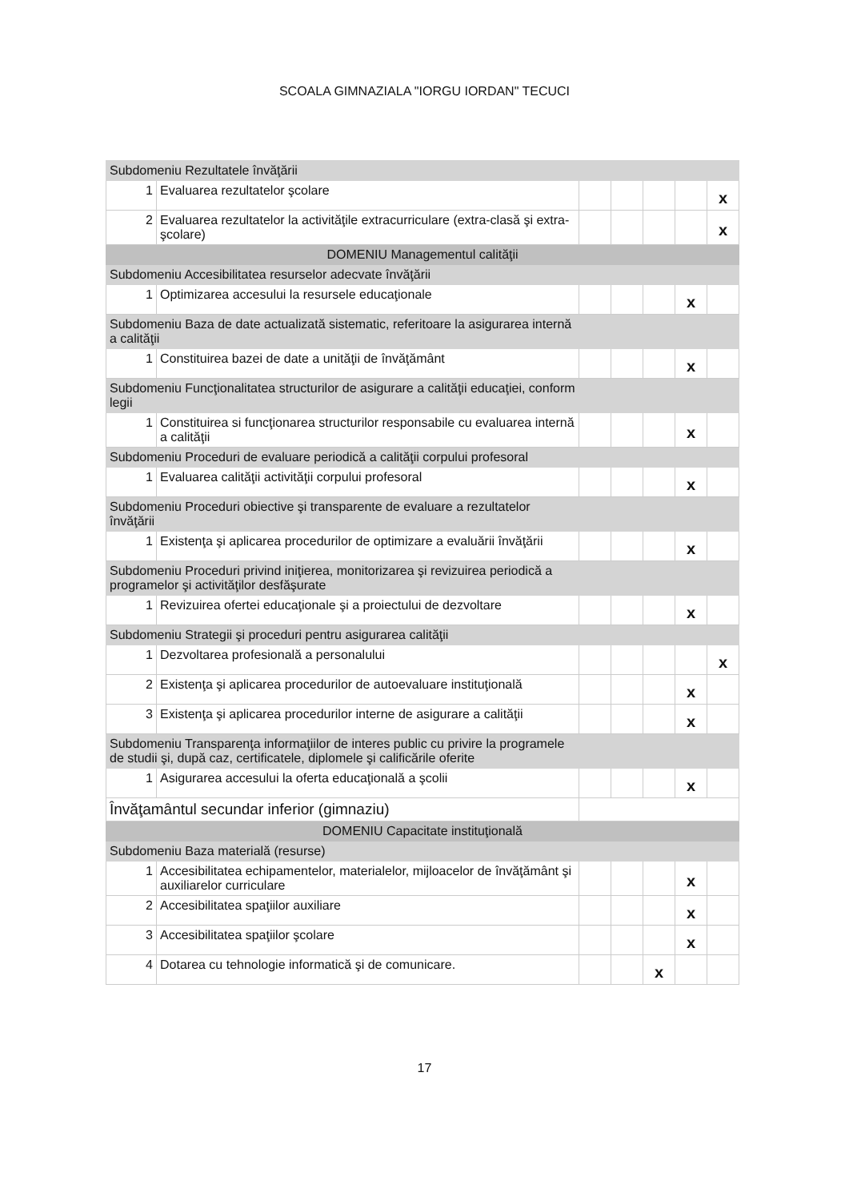SCOALA GIMNAZIALA "IORGU IORDAN" TECUCI
| Subdomeniu Rezultatele învăţării | | | | | | |
| 1 | Evaluarea rezultatelor şcolare | | | | | x |
| 2 | Evaluarea rezultatelor la activităţile extracurriculare (extra-clasă şi extra-şcolare) | | | | | x |
| DOMENIU Managementul calităţii | | | | | | |
| Subdomeniu Accesibilitatea resurselor adecvate învăţării | | | | | | |
| 1 | Optimizarea accesului la resursele educaţionale | | | | x | |
| Subdomeniu Baza de date actualizată sistematic, referitoare la asigurarea internă a calităţii | | | | | | |
| 1 | Constituirea bazei de date a unităţii de învăţământ | | | | x | |
| Subdomeniu Funcţionalitatea structurilor de asigurare a calităţii educaţiei, conform legii | | | | | | |
| 1 | Constituirea si funcţionarea structurilor responsabile cu evaluarea internă a calităţii | | | | x | |
| Subdomeniu Proceduri de evaluare periodică a calităţii corpului profesoral | | | | | | |
| 1 | Evaluarea calităţii activităţii corpului profesoral | | | | x | |
| Subdomeniu Proceduri obiective şi transparente de evaluare a rezultatelor învăţării | | | | | | |
| 1 | Existenţa şi aplicarea procedurilor de optimizare a evaluării învăţării | | | | x | |
| Subdomeniu Proceduri privind iniţierea, monitorizarea şi revizuirea periodică a programelor şi activităţilor desfăşurate | | | | | | |
| 1 | Revizuirea ofertei educaţionale şi a proiectului de dezvoltare | | | | x | |
| Subdomeniu Strategii şi proceduri pentru asigurarea calităţii | | | | | | |
| 1 | Dezvoltarea profesională a personalului | | | | | x |
| 2 | Existenţa şi aplicarea procedurilor de autoevaluare instituţională | | | | x | |
| 3 | Existenţa şi aplicarea procedurilor interne de asigurare a calităţii | | | | x | |
| Subdomeniu Transparenţa informaţiilor de interes public cu privire la programele de studii şi, după caz, certificatele, diplomele şi calificările oferite | | | | | | |
| 1 | Asigurarea accesului la oferta educaţională a şcolii | | | | x | |
| Învăţamântul secundar inferior (gimnaziu) | | | | | | |
| DOMENIU Capacitate instituţională | | | | | | |
| Subdomeniu Baza materială (resurse) | | | | | | |
| 1 | Accesibilitatea echipamentelor, materialelor, mijloacelor de învăţământ şi auxiliarelor curriculare | | | | x | |
| 2 | Accesibilitatea spaţiilor auxiliare | | | | x | |
| 3 | Accesibilitatea spaţiilor şcolare | | | | x | |
| 4 | Dotarea cu tehnologie informatică şi de comunicare. | | | x | | |
17